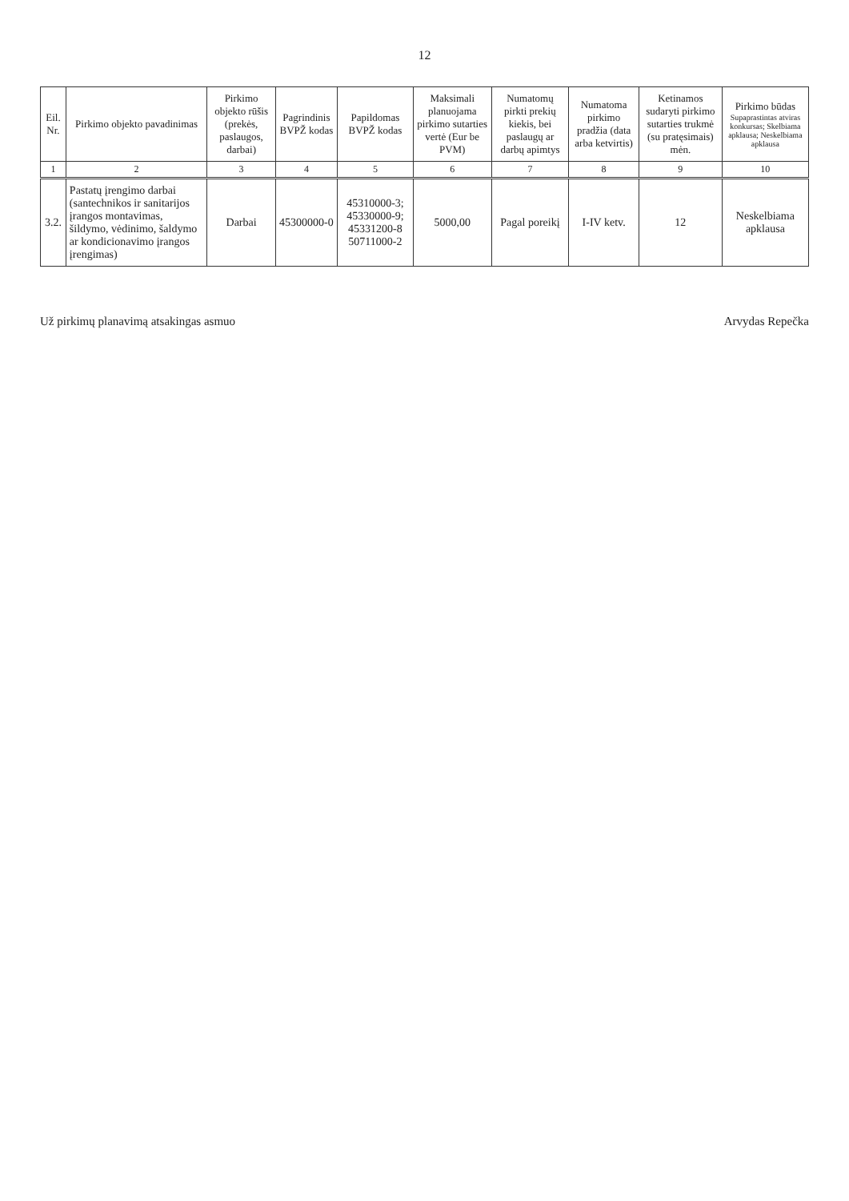12
| Eil. Nr. | Pirkimo objekto pavadinimas | Pirkimo objekto rūšis (prekės, paslaugos, darbai) | Pagrindinis BVPŽ kodas | Papildomas BVPŽ kodas | Maksimali planuojama pirkimo sutarties vertė (Eur be PVM) | Numatomų pirkti prekių kiekis, bei paslaugų ar darbų apimtys | Numatoma pirkimo pradžia (data arba ketvirtis) | Ketinamos sudaryti pirkimo sutarties trukmė (su pratęsimais) mėn. | Pirkimo būdas Supaprastintas atviras konkursas; Skelbiama apklausa; Neskelbiama apklausa |
| --- | --- | --- | --- | --- | --- | --- | --- | --- | --- |
| 1 | 2 | 3 | 4 | 5 | 6 | 7 | 8 | 9 | 10 |
| 3.2. | Pastatų įrengimo darbai (santechnikos ir sanitarijos įrangos montavimas, šildymo, vėdinimo, šaldymo ar kondicionavimo įrangos įrengimas) | Darbai | 45300000-0 | 45310000-3; 45330000-9; 45331200-8 50711000-2 | 5000,00 | Pagal poreikį | I-IV ketv. | 12 | Neskelbiama apklausa |
Už pirkimų planavimą atsakingas asmuo Arvydas Repečka